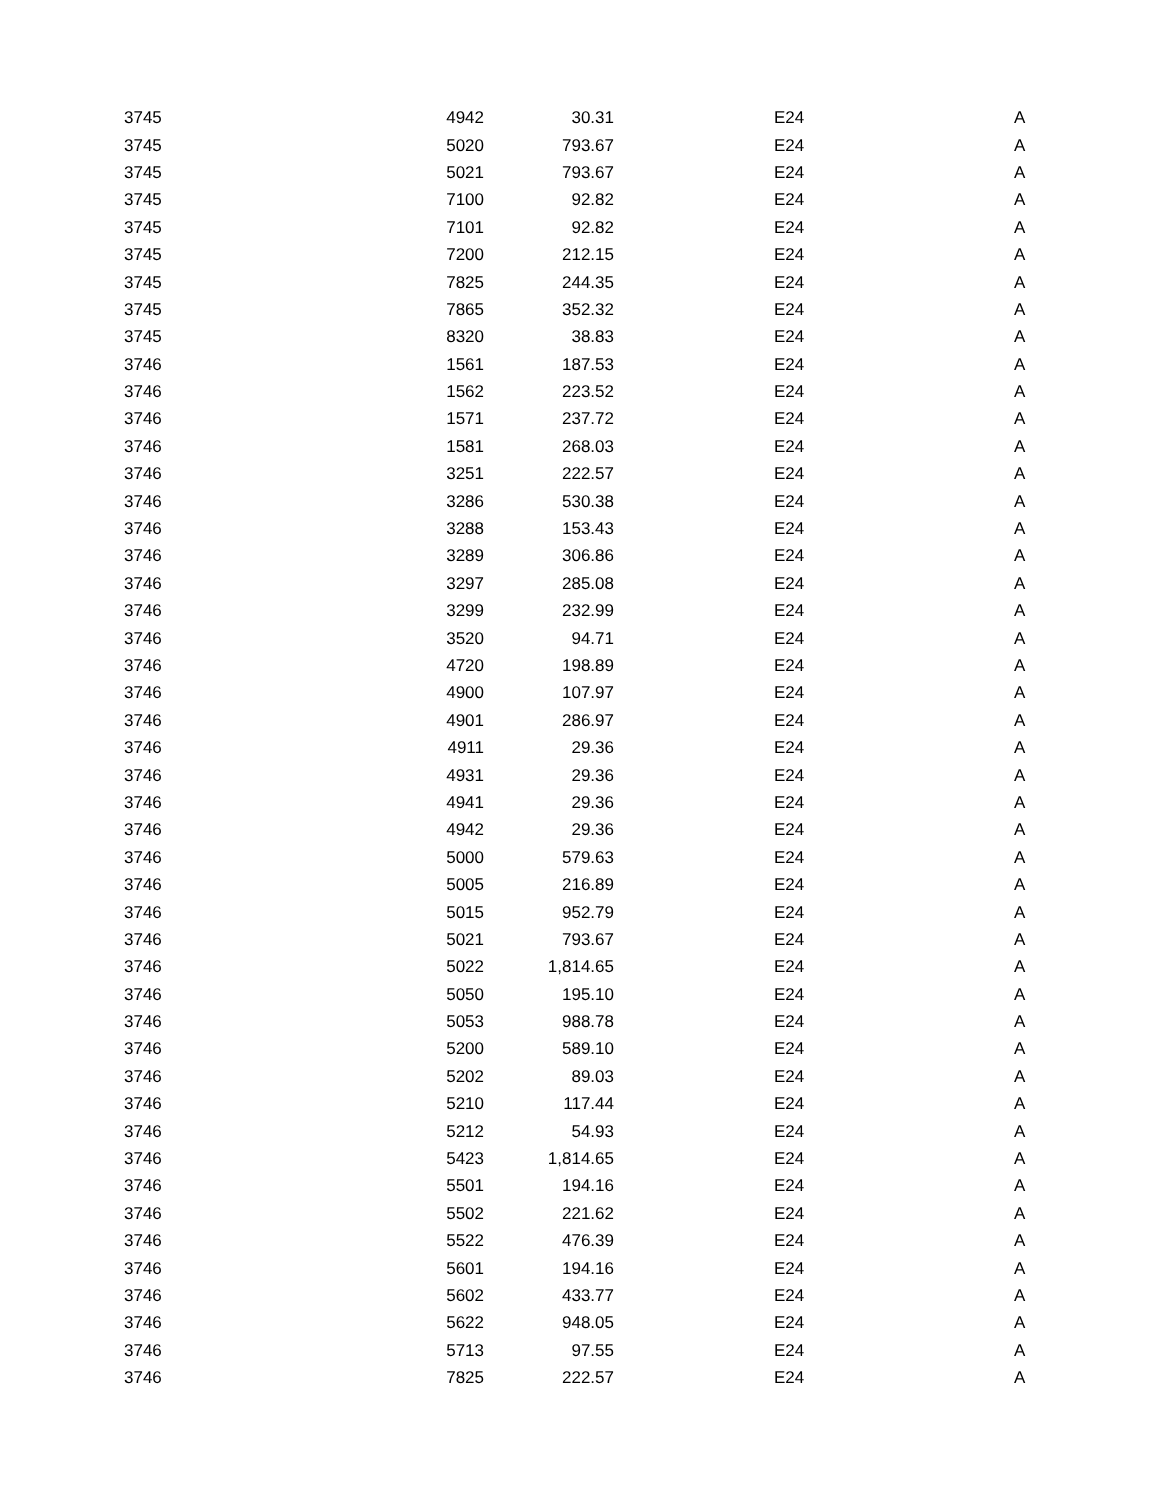| 3745 | 4942 | 30.31 | E24 | A |
| 3745 | 5020 | 793.67 | E24 | A |
| 3745 | 5021 | 793.67 | E24 | A |
| 3745 | 7100 | 92.82 | E24 | A |
| 3745 | 7101 | 92.82 | E24 | A |
| 3745 | 7200 | 212.15 | E24 | A |
| 3745 | 7825 | 244.35 | E24 | A |
| 3745 | 7865 | 352.32 | E24 | A |
| 3745 | 8320 | 38.83 | E24 | A |
| 3746 | 1561 | 187.53 | E24 | A |
| 3746 | 1562 | 223.52 | E24 | A |
| 3746 | 1571 | 237.72 | E24 | A |
| 3746 | 1581 | 268.03 | E24 | A |
| 3746 | 3251 | 222.57 | E24 | A |
| 3746 | 3286 | 530.38 | E24 | A |
| 3746 | 3288 | 153.43 | E24 | A |
| 3746 | 3289 | 306.86 | E24 | A |
| 3746 | 3297 | 285.08 | E24 | A |
| 3746 | 3299 | 232.99 | E24 | A |
| 3746 | 3520 | 94.71 | E24 | A |
| 3746 | 4720 | 198.89 | E24 | A |
| 3746 | 4900 | 107.97 | E24 | A |
| 3746 | 4901 | 286.97 | E24 | A |
| 3746 | 4911 | 29.36 | E24 | A |
| 3746 | 4931 | 29.36 | E24 | A |
| 3746 | 4941 | 29.36 | E24 | A |
| 3746 | 4942 | 29.36 | E24 | A |
| 3746 | 5000 | 579.63 | E24 | A |
| 3746 | 5005 | 216.89 | E24 | A |
| 3746 | 5015 | 952.79 | E24 | A |
| 3746 | 5021 | 793.67 | E24 | A |
| 3746 | 5022 | 1,814.65 | E24 | A |
| 3746 | 5050 | 195.10 | E24 | A |
| 3746 | 5053 | 988.78 | E24 | A |
| 3746 | 5200 | 589.10 | E24 | A |
| 3746 | 5202 | 89.03 | E24 | A |
| 3746 | 5210 | 117.44 | E24 | A |
| 3746 | 5212 | 54.93 | E24 | A |
| 3746 | 5423 | 1,814.65 | E24 | A |
| 3746 | 5501 | 194.16 | E24 | A |
| 3746 | 5502 | 221.62 | E24 | A |
| 3746 | 5522 | 476.39 | E24 | A |
| 3746 | 5601 | 194.16 | E24 | A |
| 3746 | 5602 | 433.77 | E24 | A |
| 3746 | 5622 | 948.05 | E24 | A |
| 3746 | 5713 | 97.55 | E24 | A |
| 3746 | 7825 | 222.57 | E24 | A |